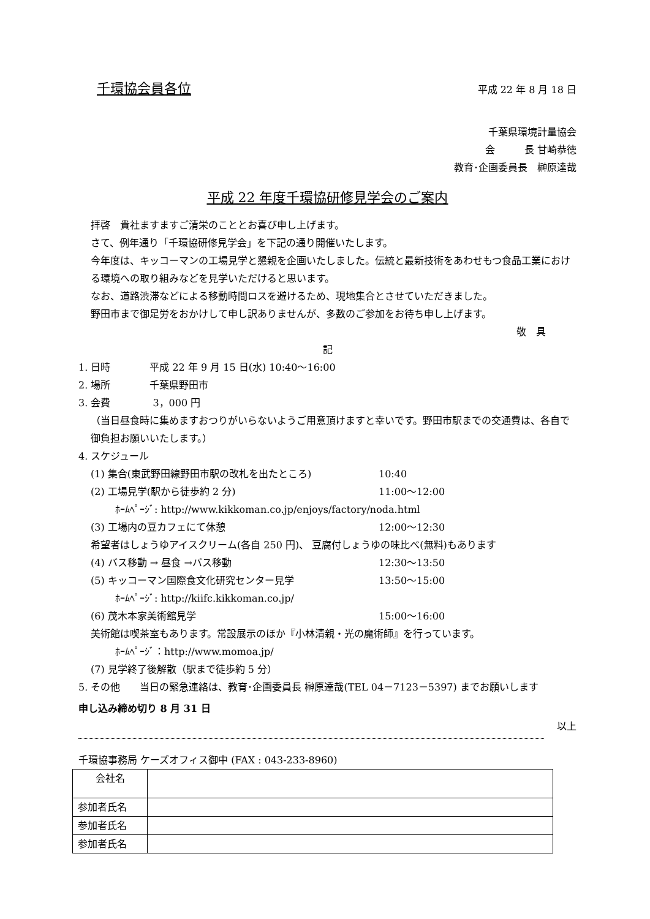千環協会員各位 平成 22 年 8 月 18 日
千葉県環境計量協会
会　　　長 甘崎恭徳
教育･企画委員長　榊原達哉
平成 22 年度千環協研修見学会のご案内
拝啓　貴社ますますご清栄のこととお喜び申し上げます。
さて、例年通り「千環協研修見学会」を下記の通り開催いたします。
今年度は、キッコーマンの工場見学と懇親を企画いたしました。伝統と最新技術をあわせもつ食品工業における環境への取り組みなどを見学いただけると思います。
なお、道路渋滞などによる移動時間ロスを避けるため、現地集合とさせていただきました。
野田市まで御足労をおかけして申し訳ありませんが、多数のご参加をお待ち申し上げます。
敬　具
記
1. 日時　　　　平成 22 年 9 月 15 日(水) 10:40～16:00
2. 場所　　　　千葉県野田市
3. 会費　　　　 3，000 円
（当日昼食時に集めますおつりがいらないようご用意頂けますと幸いです。野田市駅までの交通費は、各自で御負担お願いいたします。）
4. スケジュール
(1) 集合(東武野田線野田市駅の改札を出たところ) 10:40
(2) 工場見学(駅から徒歩約 2 分) 11:00～12:00
ﾎｰﾑﾍﾟｰｼﾞ: http://www.kikkoman.co.jp/enjoys/factory/noda.html
(3) 工場内の豆カフェにて休憩 12:00～12:30
希望者はしょうゆアイスクリーム(各自 250 円)、 豆腐付しょうゆの味比べ(無料)もあります
(4) バス移動 → 昼食 →バス移動 12:30～13:50
(5) キッコーマン国際食文化研究センター見学 13:50～15:00
ﾎｰﾑﾍﾟｰｼﾞ: http://kiifc.kikkoman.co.jp/
(6) 茂木本家美術館見学 15:00～16:00
美術館は喫茶室もあります。常設展示のほか『小林清親・光の魔術師』を行っています。
ﾎｰﾑﾍﾟｰｼﾞ：http://www.momoa.jp/
(7) 見学終了後解散（駅まで徒歩約 5 分）
5. その他　　当日の緊急連絡は、教育･企画委員長 榊原達哉(TEL 04－7123－5397) までお願いします
申し込み締め切り 8 月 31 日
以上
千環協事務局 ケーズオフィス御中 (FAX : 043-233-8960)
| 会社名 | |
| 参加者氏名 | |
| 参加者氏名 | |
| 参加者氏名 | |